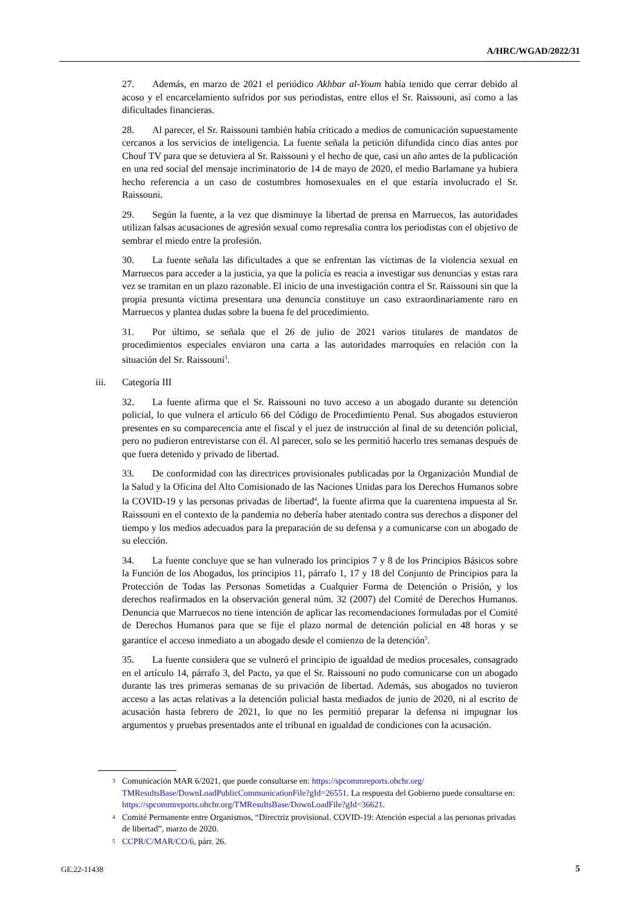A/HRC/WGAD/2022/31
27. Además, en marzo de 2021 el periódico Akhbar al-Youm había tenido que cerrar debido al acoso y el encarcelamiento sufridos por sus periodistas, entre ellos el Sr. Raissouni, así como a las dificultades financieras.
28. Al parecer, el Sr. Raissouni también había criticado a medios de comunicación supuestamente cercanos a los servicios de inteligencia. La fuente señala la petición difundida cinco días antes por Chouf TV para que se detuviera al Sr. Raissouni y el hecho de que, casi un año antes de la publicación en una red social del mensaje incriminatorio de 14 de mayo de 2020, el medio Barlamane ya hubiera hecho referencia a un caso de costumbres homosexuales en el que estaría involucrado el Sr. Raissouni.
29. Según la fuente, a la vez que disminuye la libertad de prensa en Marruecos, las autoridades utilizan falsas acusaciones de agresión sexual como represalia contra los periodistas con el objetivo de sembrar el miedo entre la profesión.
30. La fuente señala las dificultades a que se enfrentan las víctimas de la violencia sexual en Marruecos para acceder a la justicia, ya que la policía es reacia a investigar sus denuncias y estas rara vez se tramitan en un plazo razonable. El inicio de una investigación contra el Sr. Raissouni sin que la propia presunta víctima presentara una denuncia constituye un caso extraordinariamente raro en Marruecos y plantea dudas sobre la buena fe del procedimiento.
31. Por último, se señala que el 26 de julio de 2021 varios titulares de mandatos de procedimientos especiales enviaron una carta a las autoridades marroquíes en relación con la situación del Sr. Raissouni<sup>3</sup>.
iii. Categoría III
32. La fuente afirma que el Sr. Raissouni no tuvo acceso a un abogado durante su detención policial, lo que vulnera el artículo 66 del Código de Procedimiento Penal. Sus abogados estuvieron presentes en su comparecencia ante el fiscal y el juez de instrucción al final de su detención policial, pero no pudieron entrevistarse con él. Al parecer, solo se les permitió hacerlo tres semanas después de que fuera detenido y privado de libertad.
33. De conformidad con las directrices provisionales publicadas por la Organización Mundial de la Salud y la Oficina del Alto Comisionado de las Naciones Unidas para los Derechos Humanos sobre la COVID-19 y las personas privadas de libertad<sup>4</sup>, la fuente afirma que la cuarentena impuesta al Sr. Raissouni en el contexto de la pandemia no debería haber atentado contra sus derechos a disponer del tiempo y los medios adecuados para la preparación de su defensa y a comunicarse con un abogado de su elección.
34. La fuente concluye que se han vulnerado los principios 7 y 8 de los Principios Básicos sobre la Función de los Abogados, los principios 11, párrafo 1, 17 y 18 del Conjunto de Principios para la Protección de Todas las Personas Sometidas a Cualquier Forma de Detención o Prisión, y los derechos reafirmados en la observación general núm. 32 (2007) del Comité de Derechos Humanos. Denuncia que Marruecos no tiene intención de aplicar las recomendaciones formuladas por el Comité de Derechos Humanos para que se fije el plazo normal de detención policial en 48 horas y se garantice el acceso inmediato a un abogado desde el comienzo de la detención<sup>5</sup>.
35. La fuente considera que se vulneró el principio de igualdad de medios procesales, consagrado en el artículo 14, párrafo 3, del Pacto, ya que el Sr. Raissouni no pudo comunicarse con un abogado durante las tres primeras semanas de su privación de libertad. Además, sus abogados no tuvieron acceso a las actas relativas a la detención policial hasta mediados de junio de 2020, ni al escrito de acusación hasta febrero de 2021, lo que no les permitió preparar la defensa ni impugnar los argumentos y pruebas presentados ante el tribunal en igualdad de condiciones con la acusación.
<sup>3</sup> Comunicación MAR 6/2021, que puede consultarse en: https://spcommreports.ohchr.org/ TMResultsBase/DownLoadPublicCommunicationFile?gId=26551. La respuesta del Gobierno puede consultarse en: https://spcommreports.ohchr.org/TMResultsBase/DownLoadFile?gId=36621.
<sup>4</sup> Comité Permanente entre Organismos, “Directriz provisional. COVID-19: Atención especial a las personas privadas de libertad”, marzo de 2020.
<sup>5</sup> CCPR/C/MAR/CO/6, párr. 26.
GE.22-11438 5